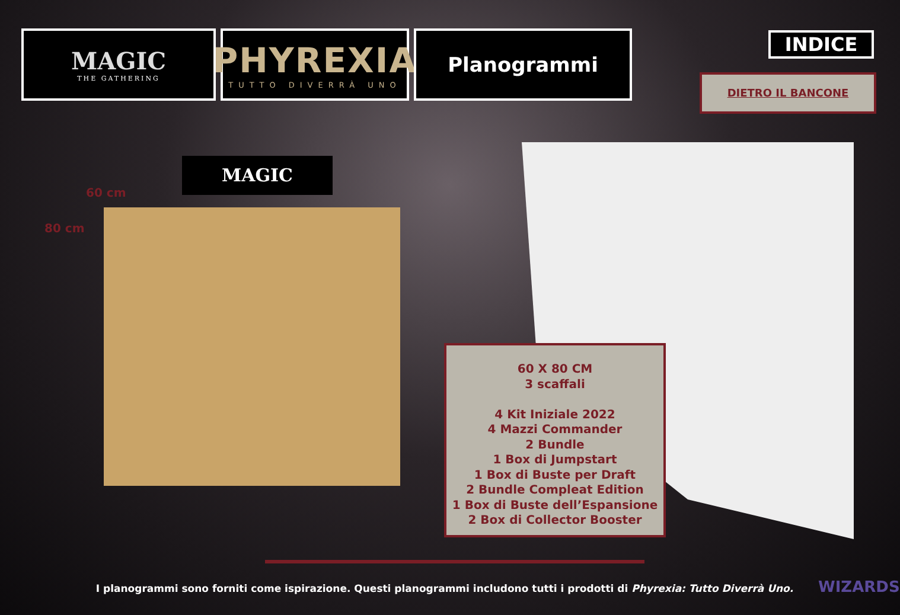MAGIC
THE GATHERING
PHYREXIA
TUTTO DIVERRÀ UNO
Planogrammi
INDICE
DIETRO IL BANCONE
MAGIC
60 cm
80 cm
60 X 80 CM
3 scaffali
4 Kit Iniziale 2022
4 Mazzi Commander
2 Bundle
1 Box di Jumpstart
1 Box di Buste per Draft
2 Bundle Compleat Edition
1 Box di Buste dell’Espansione
2 Box di Collector Booster
I planogrammi sono forniti come ispirazione. Questi planogrammi includono tutti i prodotti di Phyrexia: Tutto Diverrà Uno. WIZARDS